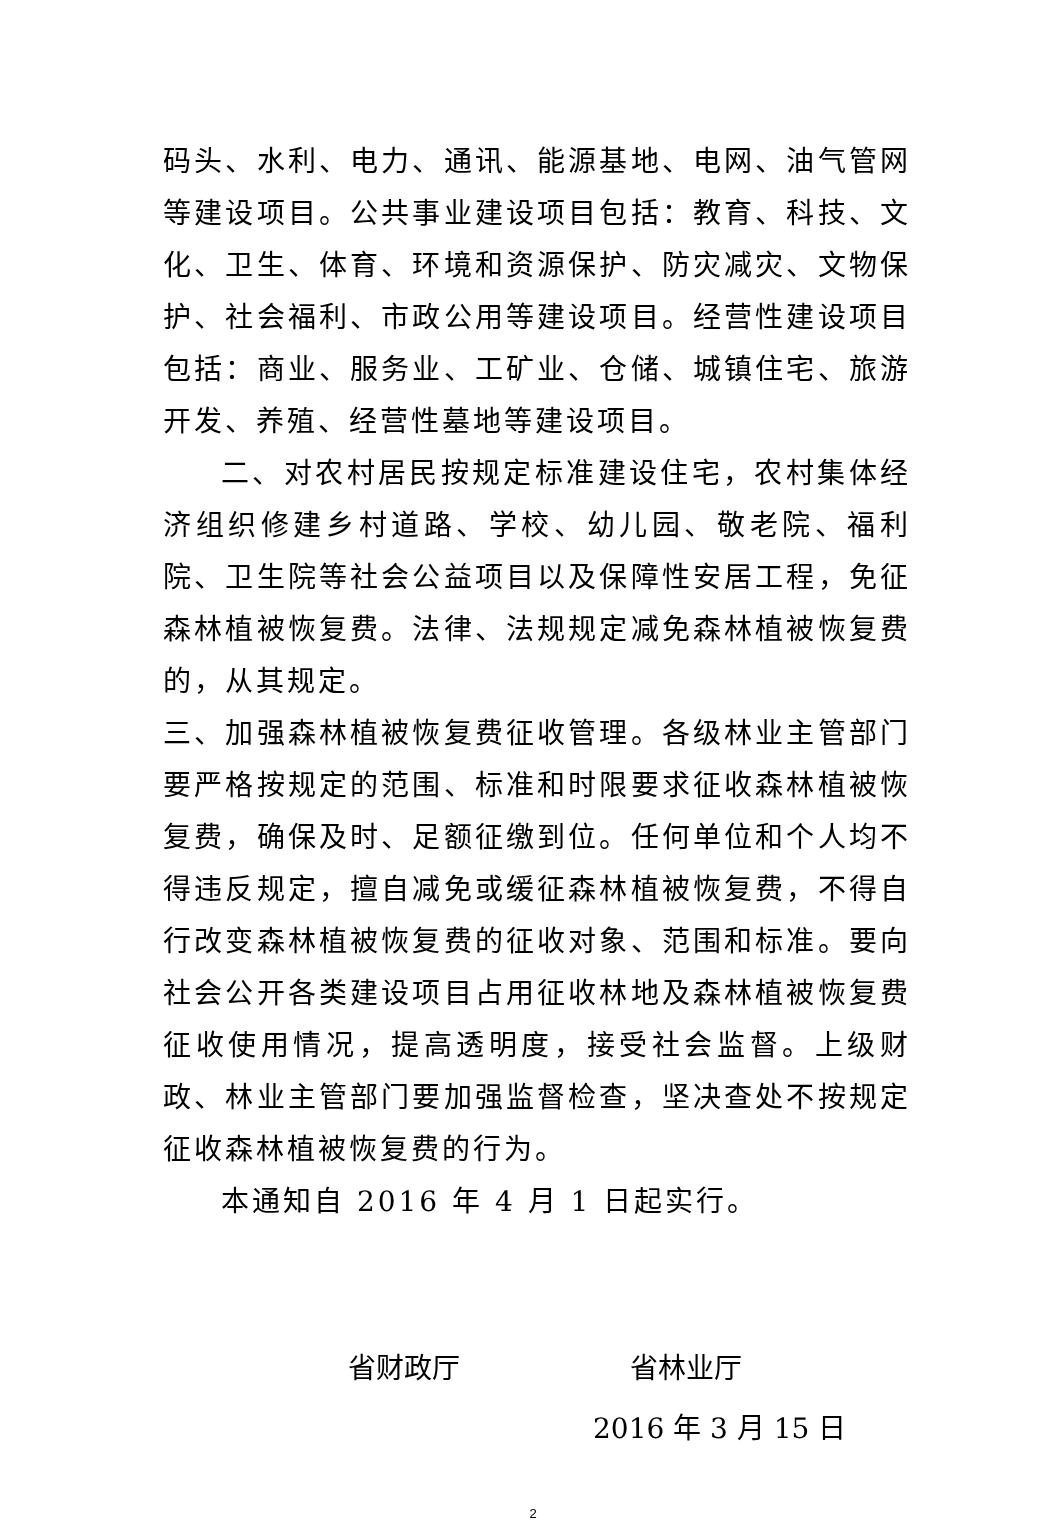码头、水利、电力、通讯、能源基地、电网、油气管网等建设项目。公共事业建设项目包括：教育、科技、文化、卫生、体育、环境和资源保护、防灾减灾、文物保护、社会福利、市政公用等建设项目。经营性建设项目包括：商业、服务业、工矿业、仓储、城镇住宅、旅游开发、养殖、经营性墓地等建设项目。
二、对农村居民按规定标准建设住宅，农村集体经济组织修建乡村道路、学校、幼儿园、敬老院、福利院、卫生院等社会公益项目以及保障性安居工程，免征森林植被恢复费。法律、法规规定减免森林植被恢复费的，从其规定。
三、加强森林植被恢复费征收管理。各级林业主管部门要严格按规定的范围、标准和时限要求征收森林植被恢复费，确保及时、足额征缴到位。任何单位和个人均不得违反规定，擅自减免或缓征森林植被恢复费，不得自行改变森林植被恢复费的征收对象、范围和标准。要向社会公开各类建设项目占用征收林地及森林植被恢复费征收使用情况，提高透明度，接受社会监督。上级财政、林业主管部门要加强监督检查，坚决查处不按规定征收森林植被恢复费的行为。
本通知自 2016 年 4 月 1 日起实行。
省财政厅 省林业厅
2016 年 3 月 15 日
2